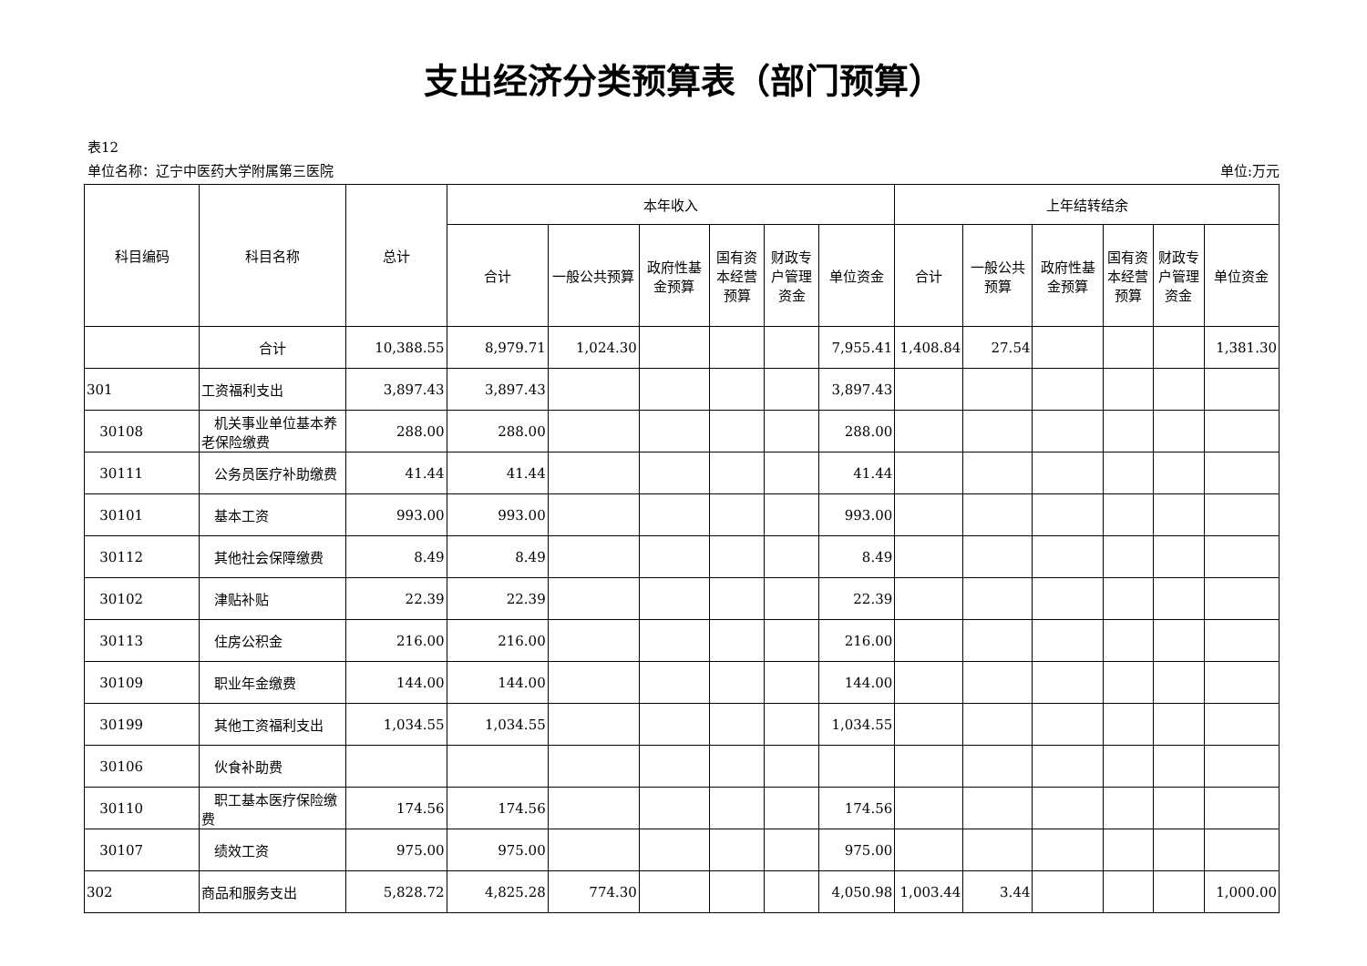支出经济分类预算表（部门预算）
表12
单位名称：辽宁中医药大学附属第三医院 单位:万元
| 科目编码 | 科目名称 | 总计 | 本年收入 | | | | | | 上年结转结余 | | | | | |
| --- | --- | --- | --- | --- | --- | --- | --- | --- | --- | --- | --- | --- | --- | --- |
| | | | 合计 | 一般公共预算 | 政府性基金预算 | 国有资本经营预算 | 财政专户管理资金 | 单位资金 | 合计 | 一般公共预算 | 政府性基金预算 | 国有资本经营预算 | 财政专户管理资金 | 单位资金 |
| | 合计 | 10,388.55 | 8,979.71 | 1,024.30 | | | | 7,955.41 | 1,408.84 | 27.54 | | | | 1,381.30 |
| 301 | 工资福利支出 | 3,897.43 | 3,897.43 | | | | | 3,897.43 | | | | | | |
| 30108 | 机关事业单位基本养老保险缴费 | 288.00 | 288.00 | | | | | 288.00 | | | | | | |
| 30111 | 公务员医疗补助缴费 | 41.44 | 41.44 | | | | | 41.44 | | | | | | |
| 30101 | 基本工资 | 993.00 | 993.00 | | | | | 993.00 | | | | | | |
| 30112 | 其他社会保障缴费 | 8.49 | 8.49 | | | | | 8.49 | | | | | | |
| 30102 | 津贴补贴 | 22.39 | 22.39 | | | | | 22.39 | | | | | | |
| 30113 | 住房公积金 | 216.00 | 216.00 | | | | | 216.00 | | | | | | |
| 30109 | 职业年金缴费 | 144.00 | 144.00 | | | | | 144.00 | | | | | | |
| 30199 | 其他工资福利支出 | 1,034.55 | 1,034.55 | | | | | 1,034.55 | | | | | | |
| 30106 | 伙食补助费 | | | | | | | | | | | | | |
| 30110 | 职工基本医疗保险缴费 | 174.56 | 174.56 | | | | | 174.56 | | | | | | |
| 30107 | 绩效工资 | 975.00 | 975.00 | | | | | 975.00 | | | | | | |
| 302 | 商品和服务支出 | 5,828.72 | 4,825.28 | 774.30 | | | | 4,050.98 | 1,003.44 | 3.44 | | | | 1,000.00 |